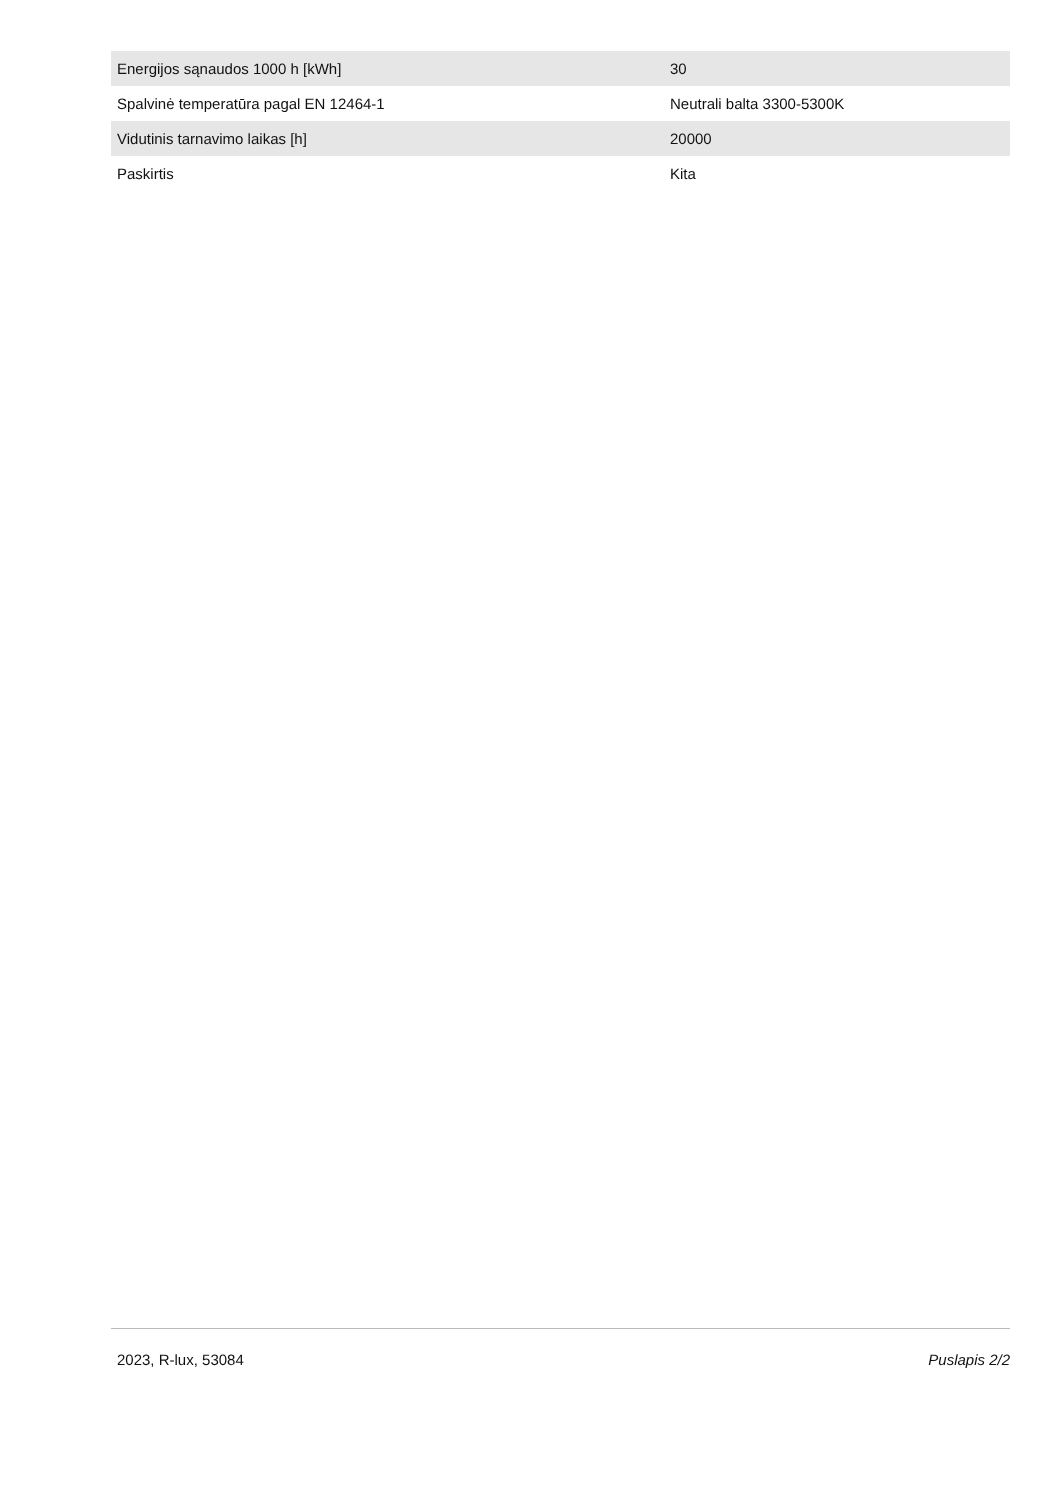| Energijos sąnaudos 1000 h [kWh] | 30 |
| Spalvinė temperatūra pagal EN 12464-1 | Neutrali balta 3300-5300K |
| Vidutinis tarnavimo laikas [h] | 20000 |
| Paskirtis | Kita |
2023, R-lux, 53084 Puslapis 2/2